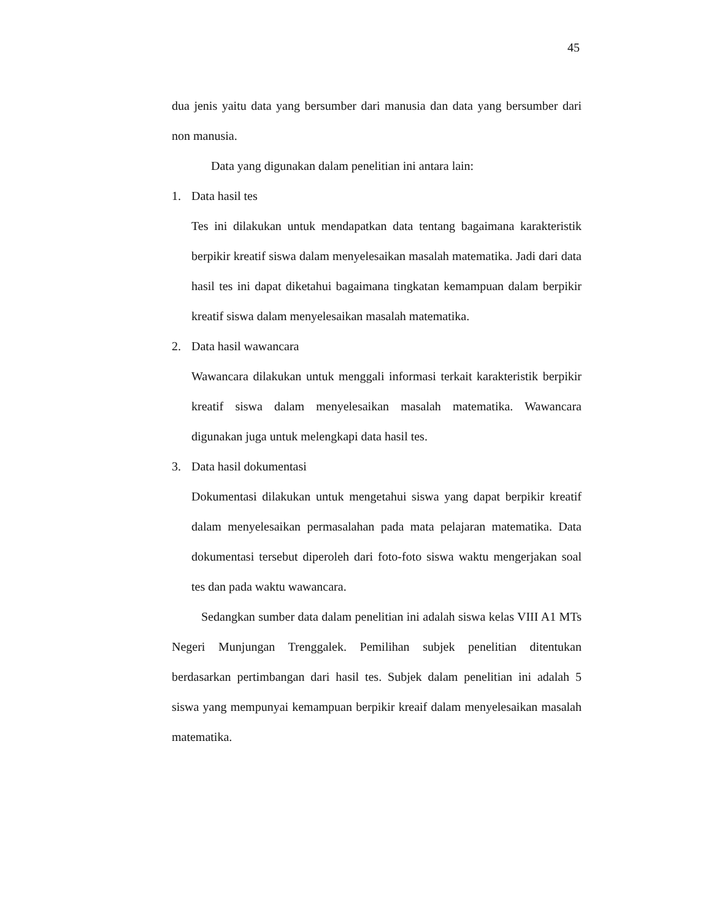45
dua jenis yaitu data yang bersumber dari manusia dan data yang bersumber dari non manusia.
Data yang digunakan dalam penelitian ini antara lain:
1. Data hasil tes
Tes ini dilakukan untuk mendapatkan data tentang bagaimana karakteristik berpikir kreatif siswa dalam menyelesaikan masalah matematika. Jadi dari data hasil tes ini dapat diketahui bagaimana tingkatan kemampuan dalam berpikir kreatif siswa dalam menyelesaikan masalah matematika.
2. Data hasil wawancara
Wawancara dilakukan untuk menggali informasi terkait karakteristik berpikir kreatif siswa dalam menyelesaikan masalah matematika. Wawancara digunakan juga untuk melengkapi data hasil tes.
3. Data hasil dokumentasi
Dokumentasi dilakukan untuk mengetahui siswa yang dapat berpikir kreatif dalam menyelesaikan permasalahan pada mata pelajaran matematika. Data dokumentasi tersebut diperoleh dari foto-foto siswa waktu mengerjakan soal tes dan pada waktu wawancara.
Sedangkan sumber data dalam penelitian ini adalah siswa kelas VIII A1 MTs Negeri Munjungan Trenggalek. Pemilihan subjek penelitian ditentukan berdasarkan pertimbangan dari hasil tes. Subjek dalam penelitian ini adalah 5 siswa yang mempunyai kemampuan berpikir kreaif dalam menyelesaikan masalah matematika.